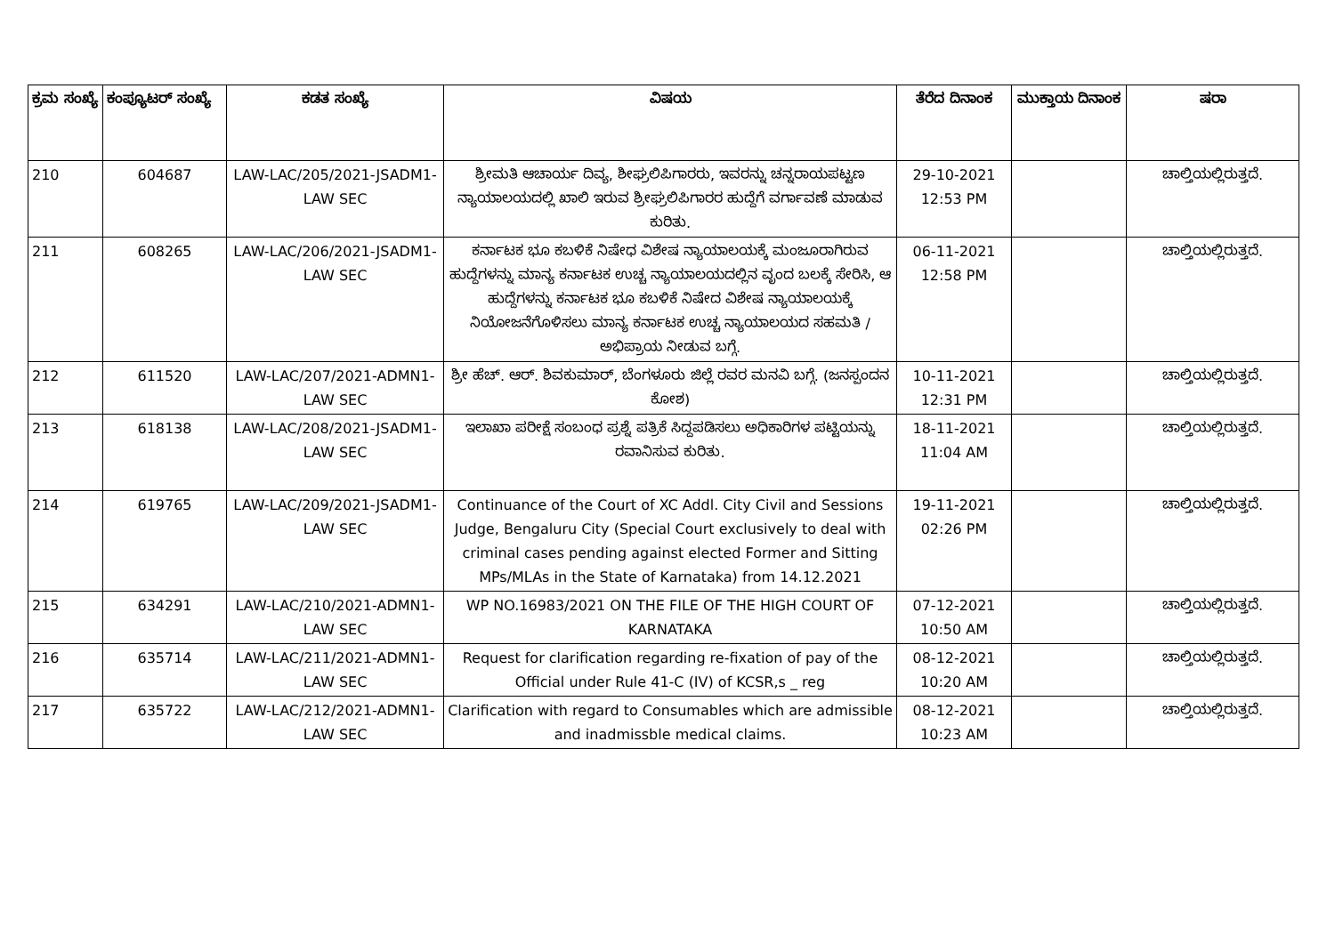| ಕ್ರಮ ಸಂಖ್ಯೆ | ಕಂಪ್ಯೂಟರ್ ಸಂಖ್ಯೆ | ಕಡತ ಸಂಖ್ಯೆ | ವಿಷಯ | ತೆರೆದ ದಿನಾಂಕ | ಮುಕ್ತಾಯ ದಿನಾಂಕ | ಷರಾ |
| --- | --- | --- | --- | --- | --- | --- |
| 210 | 604687 | LAW-LAC/205/2021-JSADM1-LAW SEC | ಶ್ರೀಮತಿ ಆಚಾರ್ಯ ದಿವ್ಯ, ಶೀಘ್ರಲಿಪಿಗಾರರು, ಇವರನ್ನು ಚನ್ನರಾಯಪಟ್ಟಣ ನ್ಯಾಯಾಲಯದಲ್ಲಿ ಖಾಲಿ ಇರುವ ಶ್ರೀಘ್ರಲಿಪಿಗಾರರ ಹುದ್ದೆಗೆ ವರ್ಗಾವಣೆ ಮಾಡುವ ಕುರಿತು. | 29-10-2021 12:53 PM | | ಚಾಲ್ತಿಯಲ್ಲಿರುತ್ತದೆ. |
| 211 | 608265 | LAW-LAC/206/2021-JSADM1-LAW SEC | ಕರ್ನಾಟಕ ಭೂ ಕಬಳಿಕೆ ನಿಷೇಧ ವಿಶೇಷ ನ್ಯಾಯಾಲಯಕ್ಕೆ ಮಂಜೂರಾಗಿರುವ ಹುದ್ದೆಗಳನ್ನು ಮಾನ್ಯ ಕರ್ನಾಟಕ ಉಚ್ಚ ನ್ಯಾಯಾಲಯದಲ್ಲಿನ ವೃಂದ ಬಲಕ್ಕೆ ಸೇರಿಸಿ, ಆ ಹುದ್ದೆಗಳನ್ನು ಕರ್ನಾಟಕ ಭೂ ಕಬಳಿಕೆ ನಿಷೇದ ವಿಶೇಷ ನ್ಯಾಯಾಲಯಕ್ಕೆ ನಿಯೋಜನೆಗೊಳಿಸಲು ಮಾನ್ಯ ಕರ್ನಾಟಕ ಉಚ್ಚ ನ್ಯಾಯಾಲಯದ ಸಹಮತಿ / ಅಭಿಪ್ರಾಯ ನೀಡುವ ಬಗ್ಗೆ. | 06-11-2021 12:58 PM | | ಚಾಲ್ತಿಯಲ್ಲಿರುತ್ತದೆ. |
| 212 | 611520 | LAW-LAC/207/2021-ADMN1-LAW SEC | ಶ್ರೀ ಹೆಚ್. ಆರ್. ಶಿವಕುಮಾರ್, ಬೆಂಗಳೂರು ಜಿಲ್ಲೆ ರವರ ಮನವಿ ಬಗ್ಗೆ. (ಜನಸ್ಪಂದನ ಕೋಶ) | 10-11-2021 12:31 PM | | ಚಾಲ್ತಿಯಲ್ಲಿರುತ್ತದೆ. |
| 213 | 618138 | LAW-LAC/208/2021-JSADM1-LAW SEC | ಇಲಾಖಾ ಪರೀಕ್ಷೆ ಸಂಬಂಧ ಪ್ರಶ್ನೆ ಪತ್ರಿಕೆ ಸಿದ್ದಪಡಿಸಲು ಅಧಿಕಾರಿಗಳ ಪಟ್ಟಿಯನ್ನು ರವಾನಿಸುವ ಕುರಿತು. | 18-11-2021 11:04 AM | | ಚಾಲ್ತಿಯಲ್ಲಿರುತ್ತದೆ. |
| 214 | 619765 | LAW-LAC/209/2021-JSADM1-LAW SEC | Continuance of the Court of XC Addl. City Civil and Sessions Judge, Bengaluru City (Special Court exclusively to deal with criminal cases pending against elected Former and Sitting MPs/MLAs in the State of Karnataka) from 14.12.2021 | 19-11-2021 02:26 PM | | ಚಾಲ್ತಿಯಲ್ಲಿರುತ್ತದೆ. |
| 215 | 634291 | LAW-LAC/210/2021-ADMN1-LAW SEC | WP NO.16983/2021 ON THE FILE OF THE HIGH COURT OF KARNATAKA | 07-12-2021 10:50 AM | | ಚಾಲ್ತಿಯಲ್ಲಿರುತ್ತದೆ. |
| 216 | 635714 | LAW-LAC/211/2021-ADMN1-LAW SEC | Request for clarification regarding re-fixation of pay of the Official under Rule 41-C (IV) of KCSR,s _ reg | 08-12-2021 10:20 AM | | ಚಾಲ್ತಿಯಲ್ಲಿರುತ್ತದೆ. |
| 217 | 635722 | LAW-LAC/212/2021-ADMN1-LAW SEC | Clarification with regard to Consumables which are admissible and inadmissble medical claims. | 08-12-2021 10:23 AM | | ಚಾಲ್ತಿಯಲ್ಲಿರುತ್ತದೆ. |